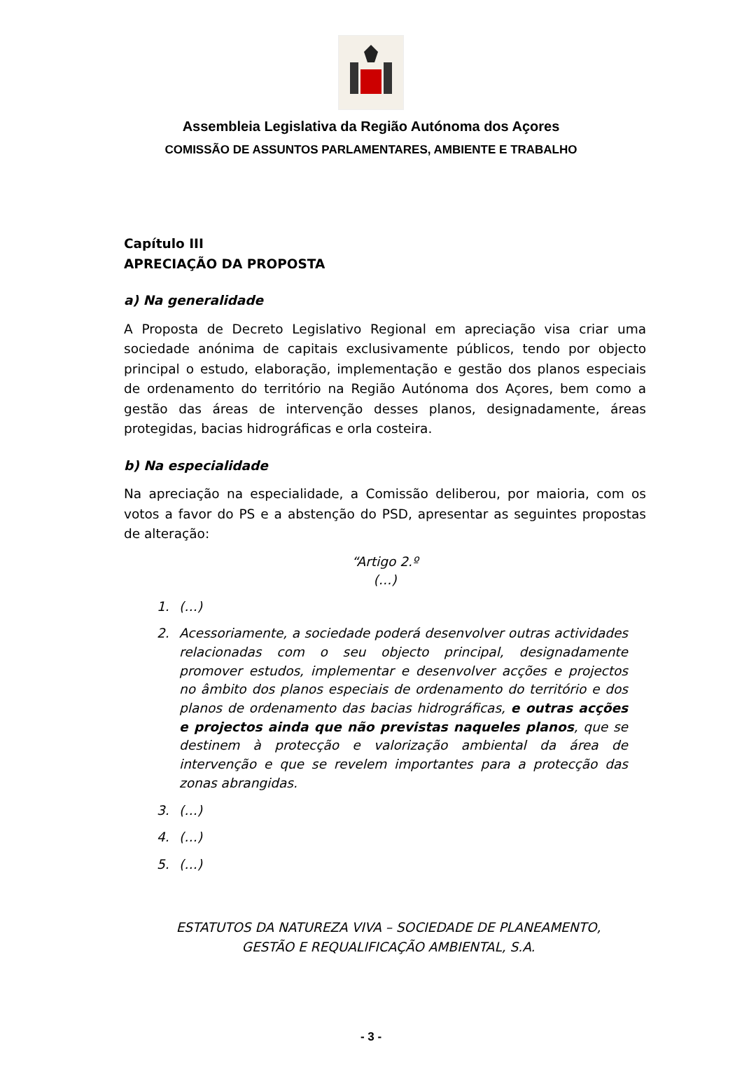Assembleia Legislativa da Região Autónoma dos Açores
COMISSÃO DE ASSUNTOS PARLAMENTARES, AMBIENTE E TRABALHO
Capítulo III
APRECIAÇÃO DA PROPOSTA
a) Na generalidade
A Proposta de Decreto Legislativo Regional em apreciação visa criar uma sociedade anónima de capitais exclusivamente públicos, tendo por objecto principal o estudo, elaboração, implementação e gestão dos planos especiais de ordenamento do território na Região Autónoma dos Açores, bem como a gestão das áreas de intervenção desses planos, designadamente, áreas protegidas, bacias hidrográficas e orla costeira.
b) Na especialidade
Na apreciação na especialidade, a Comissão deliberou, por maioria, com os votos a favor do PS e a abstenção do PSD, apresentar as seguintes propostas de alteração:
“Artigo 2.º
(…)
1. (…)
2. Acessoriamente, a sociedade poderá desenvolver outras actividades relacionadas com o seu objecto principal, designadamente promover estudos, implementar e desenvolver acções e projectos no âmbito dos planos especiais de ordenamento do território e dos planos de ordenamento das bacias hidrográficas, e outras acções e projectos ainda que não previstas naqueles planos, que se destinem à protecção e valorização ambiental da área de intervenção e que se revelem importantes para a protecção das zonas abrangidas.
3. (…)
4. (…)
5. (…)
ESTATUTOS DA NATUREZA VIVA – SOCIEDADE DE PLANEAMENTO,
GESTÃO E REQUALIFICAÇÃO AMBIENTAL, S.A.
- 3 -